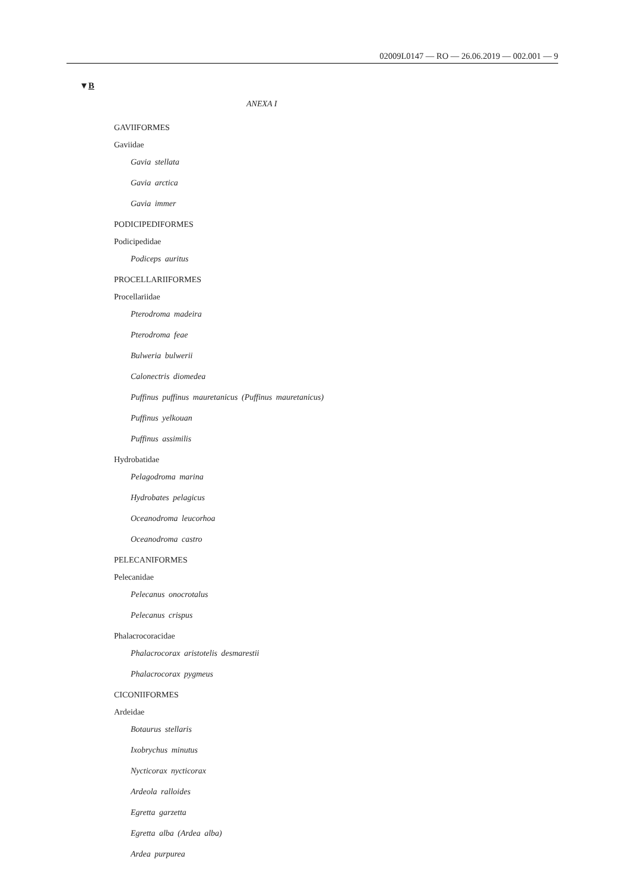02009L0147 — RO — 26.06.2019 — 002.001 — 9
▼B
ANEXA I
GAVIIFORMES
Gaviidae
Gavia stellata
Gavia arctica
Gavia immer
PODICIPEDIFORMES
Podicipedidae
Podiceps auritus
PROCELLARIIFORMES
Procellariidae
Pterodroma madeira
Pterodroma feae
Bulweria bulwerii
Calonectris diomedea
Puffinus puffinus mauretanicus (Puffinus mauretanicus)
Puffinus yelkouan
Puffinus assimilis
Hydrobatidae
Pelagodroma marina
Hydrobates pelagicus
Oceanodroma leucorhoa
Oceanodroma castro
PELECANIFORMES
Pelecanidae
Pelecanus onocrotalus
Pelecanus crispus
Phalacrocoracidae
Phalacrocorax aristotelis desmarestii
Phalacrocorax pygmeus
CICONIIFORMES
Ardeidae
Botaurus stellaris
Ixobrychus minutus
Nycticorax nycticorax
Ardeola ralloides
Egretta garzetta
Egretta alba (Ardea alba)
Ardea purpurea